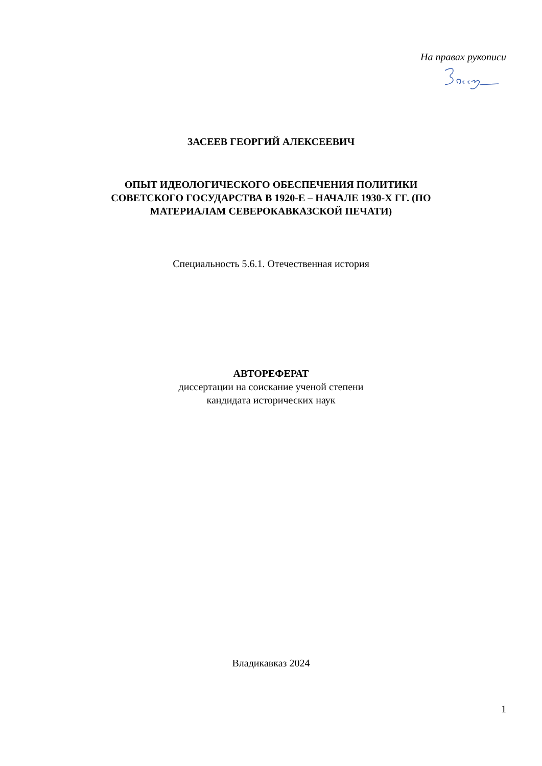На правах рукописи
ЗАСЕЕВ ГЕОРГИЙ АЛЕКСЕЕВИЧ
ОПЫТ ИДЕОЛОГИЧЕСКОГО ОБЕСПЕЧЕНИЯ ПОЛИТИКИ
СОВЕТСКОГО ГОСУДАРСТВА В 1920-Е – НАЧАЛЕ 1930-Х ГГ. (ПО
МАТЕРИАЛАМ СЕВЕРОКАВКАЗСКОЙ ПЕЧАТИ)
Специальность 5.6.1. Отечественная история
АВТОРЕФЕРАТ
диссертации на соискание ученой степени
кандидата исторических наук
Владикавказ 2024
1